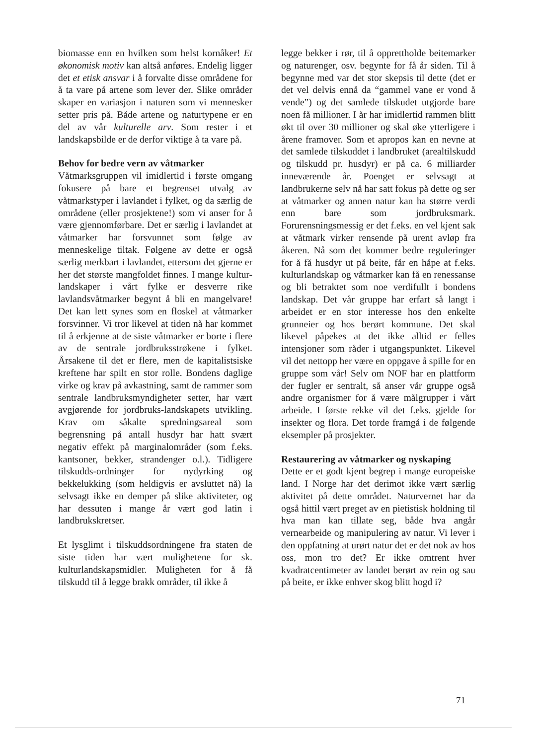biomasse enn en hvilken som helst kornåker! Et økonomisk motiv kan altså anføres. Endelig ligger det et etisk ansvar i å forvalte disse områdene for å ta vare på artene som lever der. Slike områder skaper en variasjon i naturen som vi mennesker setter pris på. Både artene og naturtypene er en del av vår kulturelle arv. Som rester i et landskapsbilde er de derfor viktige å ta vare på.
Behov for bedre vern av våtmarker
Våtmarksgruppen vil imidlertid i første omgang fokusere på bare et begrenset utvalg av våtmarkstyper i lavlandet i fylket, og da særlig de områdene (eller prosjektene!) som vi anser for å være gjennomførbare. Det er særlig i lavlandet at våtmarker har forsvunnet som følge av menneskelige tiltak. Følgene av dette er også særlig merkbart i lavlandet, ettersom det gjerne er her det største mangfoldet finnes. I mange kultur-landskaper i vårt fylke er desverre rike lavlandsvåtmarker begynt å bli en mangelvare! Det kan lett synes som en floskel at våtmarker forsvinner. Vi tror likevel at tiden nå har kommet til å erkjenne at de siste våtmarker er borte i flere av de sentrale jordbruksstrøkene i fylket. Årsakene til det er flere, men de kapitalistsiske kreftene har spilt en stor rolle. Bondens daglige virke og krav på avkastning, samt de rammer som sentrale landbruksmyndigheter setter, har vært avgjørende for jordbruks-landskapets utvikling. Krav om såkalte spredningsareal som begrensning på antall husdyr har hatt svært negativ effekt på marginalområder (som f.eks. kantsoner, bekker, strandenger o.l.). Tidligere tilskudds-ordninger for nydyrking og bekkelukking (som heldigvis er avsluttet nå) la selvsagt ikke en demper på slike aktiviteter, og har dessuten i mange år vært god latin i landbrukskretser.
Et lysglimt i tilskuddsordningene fra staten de siste tiden har vært mulighetene for sk. kulturlandskapsmidler. Muligheten for å få tilskudd til å legge brakk områder, til ikke å
legge bekker i rør, til å opprettholde beitemarker og naturenger, osv. begynte for få år siden. Til å begynne med var det stor skepsis til dette (det er det vel delvis ennå da “gammel vane er vond å vende”) og det samlede tilskudet utgjorde bare noen få millioner. I år har imidlertid rammen blitt økt til over 30 millioner og skal øke ytterligere i årene framover. Som et apropos kan en nevne at det samlede tilskuddet i landbruket (arealtilskudd og tilskudd pr. husdyr) er på ca. 6 milliarder inneværende år. Poenget er selvsagt at landbrukerne selv nå har satt fokus på dette og ser at våtmarker og annen natur kan ha større verdi enn bare som jordbruksmark. Forurensningsmessig er det f.eks. en vel kjent sak at våtmark virker rensende på urent avløp fra åkeren. Nå som det kommer bedre reguleringer for å få husdyr ut på beite, får en håpe at f.eks. kulturlandskap og våtmarker kan få en renessanse og bli betraktet som noe verdifullt i bondens landskap. Det vår gruppe har erfart så langt i arbeidet er en stor interesse hos den enkelte grunneier og hos berørt kommune. Det skal likevel påpekes at det ikke alltid er felles intensjoner som råder i utgangspunktet. Likevel vil det nettopp her være en oppgave å spille for en gruppe som vår! Selv om NOF har en plattform der fugler er sentralt, så anser vår gruppe også andre organismer for å være målgrupper i vårt arbeide. I første rekke vil det f.eks. gjelde for insekter og flora. Det torde framgå i de følgende eksempler på prosjekter.
Restaurering av våtmarker og nyskaping
Dette er et godt kjent begrep i mange europeiske land. I Norge har det derimot ikke vært særlig aktivitet på dette området. Naturvernet har da også hittil vært preget av en pietistisk holdning til hva man kan tillate seg, både hva angår vernearbeide og manipulering av natur. Vi lever i den oppfatning at urørt natur det er det nok av hos oss, mon tro det? Er ikke omtrent hver kvadratcentimeter av landet berørt av rein og sau på beite, er ikke enhver skog blitt hogd i?
71